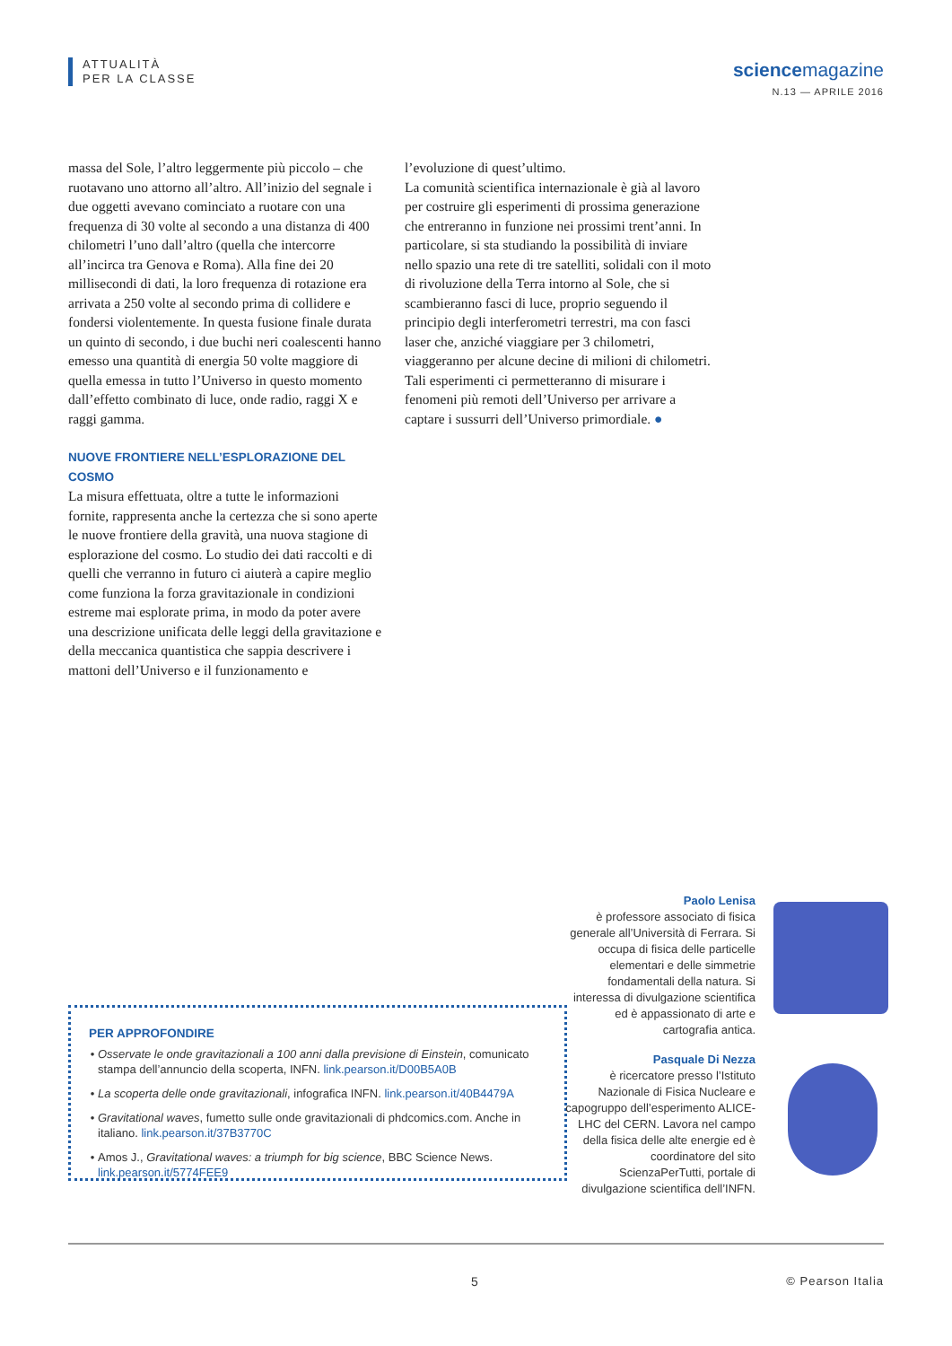ATTUALITÀ
PER LA CLASSE
sciencemagazine
N.13 — APRILE 2016
massa del Sole, l’altro leggermente più piccolo – che ruotavano uno attorno all’altro. All’inizio del segnale i due oggetti avevano cominciato a ruotare con una frequenza di 30 volte al secondo a una distanza di 400 chilometri l’uno dall’altro (quella che intercorre all’incirca tra Genova e Roma). Alla fine dei 20 millisecondi di dati, la loro frequenza di rotazione era arrivata a 250 volte al secondo prima di collidere e fondersi violentemente. In questa fusione finale durata un quinto di secondo, i due buchi neri coalescenti hanno emesso una quantità di energia 50 volte maggiore di quella emessa in tutto l’Universo in questo momento dall’effetto combinato di luce, onde radio, raggi X e raggi gamma.
NUOVE FRONTIERE NELL’ESPLORAZIONE DEL COSMO
La misura effettuata, oltre a tutte le informazioni fornite, rappresenta anche la certezza che si sono aperte le nuove frontiere della gravità, una nuova stagione di esplorazione del cosmo. Lo studio dei dati raccolti e di quelli che verranno in futuro ci aiuterà a capire meglio come funziona la forza gravitazionale in condizioni estreme mai esplorate prima, in modo da poter avere una descrizione unificata delle leggi della gravitazione e della meccanica quantistica che sappia descrivere i mattoni dell’Universo e il funzionamento e
l’evoluzione di quest’ultimo.
La comunità scientifica internazionale è già al lavoro per costruire gli esperimenti di prossima generazione che entreranno in funzione nei prossimi trent’anni. In particolare, si sta studiando la possibilità di inviare nello spazio una rete di tre satelliti, solidali con il moto di rivoluzione della Terra intorno al Sole, che si scambieranno fasci di luce, proprio seguendo il principio degli interferometri terrestri, ma con fasci laser che, anziché viaggiare per 3 chilometri, viaggeranno per alcune decine di milioni di chilometri. Tali esperimenti ci permetteranno di misurare i fenomeni più remoti dell’Universo per arrivare a captare i sussurri dell’Universo primordiale. ●
PER APPROFONDIRE
Osservate le onde gravitazionali a 100 anni dalla previsione di Einstein, comunicato stampa dell’annuncio della scoperta, INFN. link.pearson.it/D00B5A0B
La scoperta delle onde gravitazionali, infografica INFN. link.pearson.it/40B4479A
Gravitational waves, fumetto sulle onde gravitazionali di phdcomics.com. Anche in italiano. link.pearson.it/37B3770C
Amos J., Gravitational waves: a triumph for big science, BBC Science News. link.pearson.it/5774FEE9
Paolo Lenisa
è professore associato di fisica generale all’Università di Ferrara. Si occupa di fisica delle particelle elementari e delle simmetrie fondamentali della natura. Si interessa di divulgazione scientifica ed è appassionato di arte e cartografia antica.
Pasquale Di Nezza
è ricercatore presso l’Istituto Nazionale di Fisica Nucleare e capogruppo dell’esperimento ALICE-LHC del CERN. Lavora nel campo della fisica delle alte energie ed è coordinatore del sito ScienzaPerTutti, portale di divulgazione scientifica dell’INFN.
5 © Pearson Italia